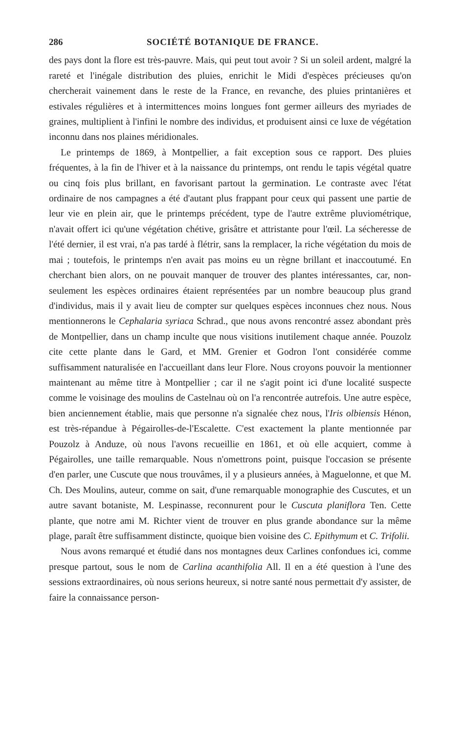286 SOCIÉTÉ BOTANIQUE DE FRANCE.
des pays dont la flore est très-pauvre. Mais, qui peut tout avoir ? Si un soleil ardent, malgré la rareté et l'inégale distribution des pluies, enrichit le Midi d'espèces précieuses qu'on chercherait vainement dans le reste de la France, en revanche, des pluies printanières et estivales régulières et à intermittences moins longues font germer ailleurs des myriades de graines, multiplient à l'infini le nombre des individus, et produisent ainsi ce luxe de végétation inconnu dans nos plaines méridionales.
Le printemps de 1869, à Montpellier, a fait exception sous ce rapport. Des pluies fréquentes, à la fin de l'hiver et à la naissance du printemps, ont rendu le tapis végétal quatre ou cinq fois plus brillant, en favorisant partout la germination. Le contraste avec l'état ordinaire de nos campagnes a été d'autant plus frappant pour ceux qui passent une partie de leur vie en plein air, que le printemps précédent, type de l'autre extrême pluviométrique, n'avait offert ici qu'une végétation chétive, grisâtre et attristante pour l'œil. La sécheresse de l'été dernier, il est vrai, n'a pas tardé à flétrir, sans la remplacer, la riche végétation du mois de mai ; toutefois, le printemps n'en avait pas moins eu un règne brillant et inaccoutumé. En cherchant bien alors, on ne pouvait manquer de trouver des plantes intéressantes, car, non-seulement les espèces ordinaires étaient représentées par un nombre beaucoup plus grand d'individus, mais il y avait lieu de compter sur quelques espèces inconnues chez nous. Nous mentionnerons le Cephalaria syriaca Schrad., que nous avons rencontré assez abondant près de Montpellier, dans un champ inculte que nous visitions inutilement chaque année. Pouzolz cite cette plante dans le Gard, et MM. Grenier et Godron l'ont considérée comme suffisamment naturalisée en l'accueillant dans leur Flore. Nous croyons pouvoir la mentionner maintenant au même titre à Montpellier ; car il ne s'agit point ici d'une localité suspecte comme le voisinage des moulins de Castelnau où on l'a rencontrée autrefois. Une autre espèce, bien anciennement établie, mais que personne n'a signalée chez nous, l'Iris olbiensis Hénon, est très-répandue à Pégairolles-de-l'Escalette. C'est exactement la plante mentionnée par Pouzolz à Anduze, où nous l'avons recueillie en 1861, et où elle acquiert, comme à Pégairolles, une taille remarquable. Nous n'omettrons point, puisque l'occasion se présente d'en parler, une Cuscute que nous trouvâmes, il y a plusieurs années, à Maguelonne, et que M. Ch. Des Moulins, auteur, comme on sait, d'une remarquable monographie des Cuscutes, et un autre savant botaniste, M. Lespinasse, reconnurent pour le Cuscuta planiflora Ten. Cette plante, que notre ami M. Richter vient de trouver en plus grande abondance sur la même plage, paraît être suffisamment distincte, quoique bien voisine des C. Epithymum et C. Trifolii.
Nous avons remarqué et étudié dans nos montagnes deux Carlines confondues ici, comme presque partout, sous le nom de Carlina acanthifolia All. Il en a été question à l'une des sessions extraordinaires, où nous serions heureux, si notre santé nous permettait d'y assister, de faire la connaissance person-